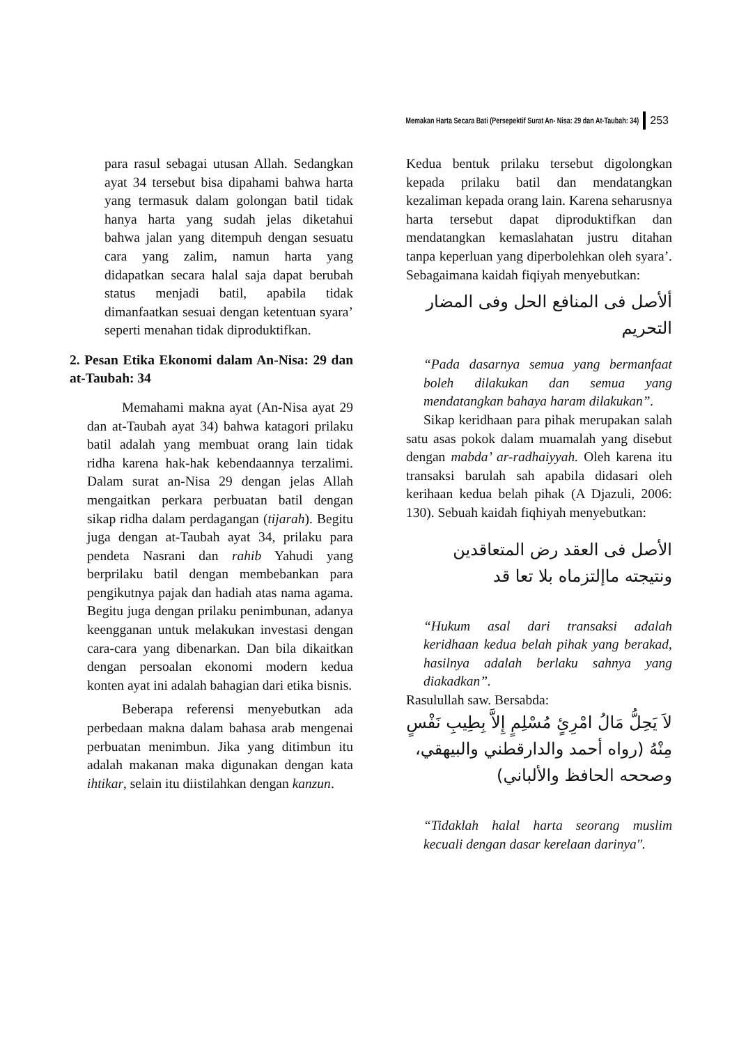Memakan Harta Secara Bati (Persepektif Surat An- Nisa: 29 dan At-Taubah: 34) 253
para rasul sebagai utusan Allah. Sedangkan ayat 34 tersebut bisa dipahami bahwa harta yang termasuk dalam golongan batil tidak hanya harta yang sudah jelas diketahui bahwa jalan yang ditempuh dengan sesuatu cara yang zalim, namun harta yang didapatkan secara halal saja dapat berubah status menjadi batil, apabila tidak dimanfaatkan sesuai dengan ketentuan syara’ seperti menahan tidak diproduktifkan.
2. Pesan Etika Ekonomi dalam An-Nisa: 29 dan at-Taubah: 34
Memahami makna ayat (An-Nisa ayat 29 dan at-Taubah ayat 34) bahwa katagori prilaku batil adalah yang membuat orang lain tidak ridha karena hak-hak kebendaannya terzalimi. Dalam surat an-Nisa 29 dengan jelas Allah mengaitkan perkara perbuatan batil dengan sikap ridha dalam perdagangan (tijarah). Begitu juga dengan at-Taubah ayat 34, prilaku para pendeta Nasrani dan rahib Yahudi yang berprilaku batil dengan membebankan para pengikutnya pajak dan hadiah atas nama agama. Begitu juga dengan prilaku penimbunan, adanya keengganan untuk melakukan investasi dengan cara-cara yang dibenarkan. Dan bila dikaitkan dengan persoalan ekonomi modern kedua konten ayat ini adalah bahagian dari etika bisnis.
Beberapa referensi menyebutkan ada perbedaan makna dalam bahasa arab mengenai perbuatan menimbun. Jika yang ditimbun itu adalah makanan maka digunakan dengan kata ihtikar, selain itu diistilahkan dengan kanzun.
Kedua bentuk prilaku tersebut digolongkan kepada prilaku batil dan mendatangkan kezaliman kepada orang lain. Karena seharusnya harta tersebut dapat diproduktifkan dan mendatangkan kemaslahatan justru ditahan tanpa keperluan yang diperbolehkan oleh syara’. Sebagaimana kaidah fiqiyah menyebutkan:
ألأصل فى المنافع الحل وفى المضار التحريم
“Pada dasarnya semua yang bermanfaat boleh dilakukan dan semua yang mendatangkan bahaya haram dilakukan”.
Sikap keridhaan para pihak merupakan salah satu asas pokok dalam muamalah yang disebut dengan mabda’ ar-radhaiyyah. Oleh karena itu transaksi barulah sah apabila didasari oleh kerihaan kedua belah pihak (A Djazuli, 2006: 130). Sebuah kaidah fiqhiyah menyebutkan:
الأصل فى العقد رض المتعاقدين ونتيجته ماإلتزماه بلا تعا قد
“Hukum asal dari transaksi adalah keridhaan kedua belah pihak yang berakad, hasilnya adalah berlaku sahnya yang diakadkan”.
Rasulullah saw. Bersabda:
لاَ يَحِلُّ مَالُ امْرِئٍ مُسْلِمٍ إِلاَّ بِطِيبِ نَفْسٍ مِنْهُ (رواه أحمد والدارقطني والبيهقي، وصححه الحافظ والألباني)
“Tidaklah halal harta seorang muslim kecuali dengan dasar kerelaan darinya".